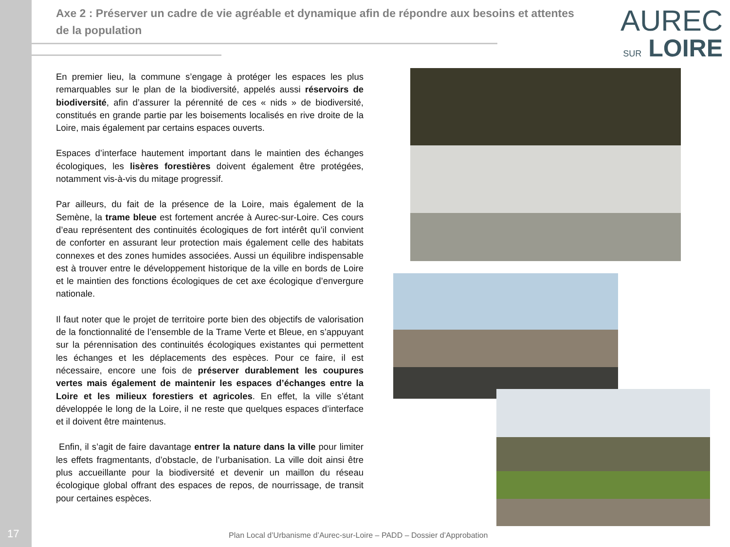17
Axe 2 : Préserver un cadre de vie agréable et dynamique afin de répondre aux besoins et attentes de la population
AUREC
SUR LOIRE
En premier lieu, la commune s’engage à protéger les espaces les plus remarquables sur le plan de la biodiversité, appelés aussi réservoirs de biodiversité, afin d’assurer la pérennité de ces « nids » de biodiversité, constitués en grande partie par les boisements localisés en rive droite de la Loire, mais également par certains espaces ouverts.
Espaces d’interface hautement important dans le maintien des échanges écologiques, les lisères forestières doivent également être protégées, notamment vis-à-vis du mitage progressif.
Par ailleurs, du fait de la présence de la Loire, mais également de la Semène, la trame bleue est fortement ancrée à Aurec-sur-Loire. Ces cours d’eau représentent des continuités écologiques de fort intérêt qu’il convient de conforter en assurant leur protection mais également celle des habitats connexes et des zones humides associées. Aussi un équilibre indispensable est à trouver entre le développement historique de la ville en bords de Loire et le maintien des fonctions écologiques de cet axe écologique d’envergure nationale.
Il faut noter que le projet de territoire porte bien des objectifs de valorisation de la fonctionnalité de l’ensemble de la Trame Verte et Bleue, en s’appuyant sur la pérennisation des continuités écologiques existantes qui permettent les échanges et les déplacements des espèces. Pour ce faire, il est nécessaire, encore une fois de préserver durablement les coupures vertes mais également de maintenir les espaces d’échanges entre la Loire et les milieux forestiers et agricoles. En effet, la ville s’étant développée le long de la Loire, il ne reste que quelques espaces d’interface et il doivent être maintenus.
Enfin, il s’agit de faire davantage entrer la nature dans la ville pour limiter les effets fragmentants, d’obstacle, de l’urbanisation. La ville doit ainsi être plus accueillante pour la biodiversité et devenir un maillon du réseau écologique global offrant des espaces de repos, de nourrissage, de transit pour certaines espèces.
Plan Local d’Urbanisme d’Aurec-sur-Loire – PADD – Dossier d’Approbation